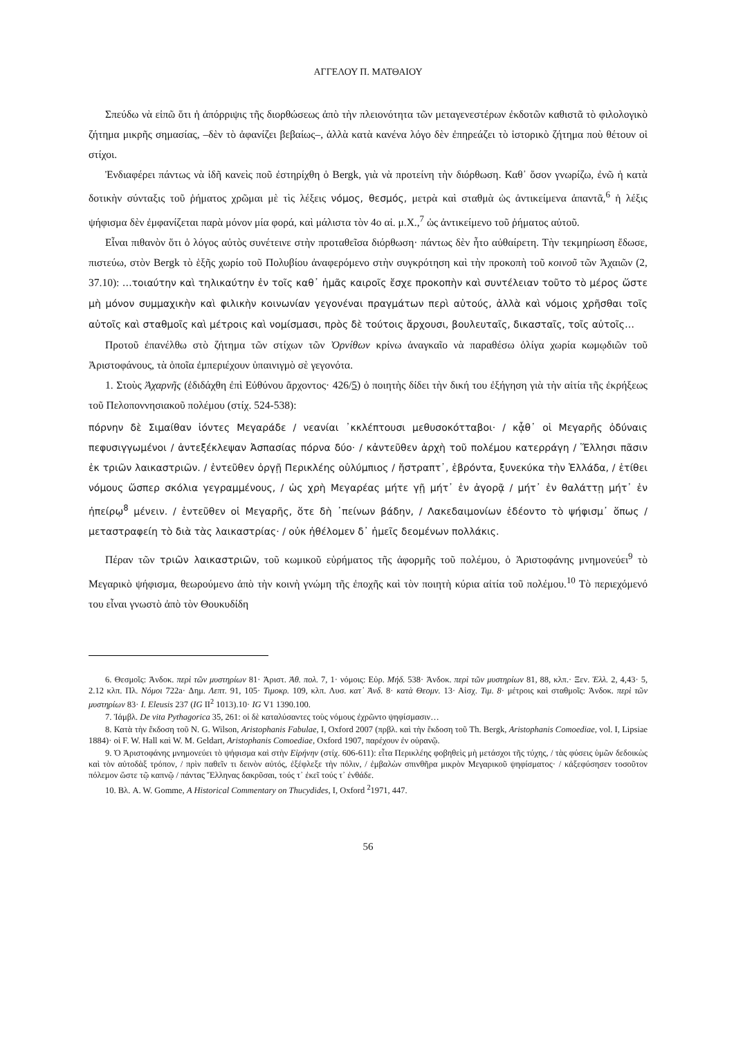ΑΓΓΕΛΟΥ Π. ΜΑΤΘΑΙΟΥ
Σπεύδω νὰ εἰπῶ ὅτι ἡ ἀπόρριψις τῆς διορθώσεως ἀπὸ τὴν πλειονότητα τῶν μεταγενεστέρων ἐκδοτῶν καθιστᾶ τὸ φιλολογικὸ ζήτημα μικρῆς σημασίας, –δὲν τὸ ἀφανίζει βεβαίως–, ἀλλὰ κατὰ κανένα λόγο δὲν ἐπηρεάζει τὸ ἱστορικὸ ζήτημα ποὺ θέτουν οἱ στίχοι.
Ἐνδιαφέρει πάντως νὰ ἰδῆ κανεὶς ποῦ ἐστηρίχθη ὁ Bergk, γιὰ νὰ προτείνη τὴν διόρθωση. Καθ᾽ ὅσον γνωρίζω, ἐνῶ ἡ κατὰ δοτικὴν σύνταξις τοῦ ῥήματος χρῶμαι μὲ τὶς λέξεις νόμος, θεσμός, μετρὰ καὶ σταθμὰ ὡς ἀντικείμενα ἀπαντᾶ,<sup>6</sup> ἡ λέξις ψήφισμα δὲν ἐμφανίζεται παρὰ μόνον μία φορά, καὶ μάλιστα τὸν 4ο αἰ. μ.Χ.,<sup>7</sup> ὡς ἀντικείμενο τοῦ ῥήματος αὐτοῦ.
Εἶναι πιθανὸν ὅτι ὁ λόγος αὐτὸς συνέτεινε στὴν προταθεῖσα διόρθωση· πάντως δὲν ἦτο αὐθαίρετη. Τὴν τεκμηρίωση ἔδωσε, πιστεύω, στὸν Bergk τὸ ἑξῆς χωρίο τοῦ Πολυβίου ἀναφερόμενο στὴν συγκρότηση καὶ τὴν προκοπὴ τοῦ κοινοῦ τῶν Ἀχαιῶν (2, 37.10): …τοιαύτην καὶ τηλικαύτην ἐν τοῖς καθ᾽ ἡμᾶς καιροῖς ἔσχε προκοπὴν καὶ συντέλειαν τοῦτο τὸ μέρος ὥστε μὴ μόνον συμμαχικὴν καὶ φιλικὴν κοινωνίαν γεγονέναι πραγμάτων περὶ αὐτούς, ἀλλὰ καὶ νόμοις χρῆσθαι τοῖς αὐτοῖς καὶ σταθμοῖς καὶ μέτροις καὶ νομίσμασι, πρὸς δὲ τούτοις ἄρχουσι, βουλευταῖς, δικασταῖς, τοῖς αὐτοῖς…
Προτοῦ ἐπανέλθω στὸ ζήτημα τῶν στίχων τῶν Ὀρνίθων κρίνω ἀναγκαῖο νὰ παραθέσω ὀλίγα χωρία κωμῳδιῶν τοῦ Ἀριστοφάνους, τὰ ὁποῖα ἐμπεριέχουν ὑπαινιγμὸ σὲ γεγονότα.
1. Στοὺς Ἀχαρνῆς (ἐδιδάχθη ἐπὶ Εὐθύνου ἄρχοντος· 426/5) ὁ ποιητὴς δίδει τὴν δική του ἐξήγηση γιὰ τὴν αἰτία τῆς ἐκρήξεως τοῦ Πελοποννησιακοῦ πολέμου (στίχ. 524-538):
πόρνην δὲ Σιμαίθαν ἰόντες Μεγαράδε / νεανίαι ᾽κκλέπτουσι μεθυσοκότταβοι· / κᾆθ᾽ οἱ Μεγαρῆς ὀδύναις πεφυσιγγωμένοι / ἀντεξέκλεψαν Ἀσπασίας πόρνα δύο· / κἀντεῦθεν ἀρχὴ τοῦ πολέμου κατερράγη / Ἕλλησι πᾶσιν ἐκ τριῶν λαικαστριῶν. / ἐντεῦθεν ὀργῇ Περικλέης οὑλύμπιος / ἤστραπτ᾽, ἐβρόντα, ξυνεκύκα τὴν Ἑλλάδα, / ἐτίθει νόμους ὥσπερ σκόλια γεγραμμένους, / ὡς χρὴ Μεγαρέας μήτε γῇ μήτ᾽ ἐν ἀγορᾷ / μήτ᾽ ἐν θαλάττῃ μήτ᾽ ἐν ἠπείρῳ<sup>8</sup> μένειν. / ἐντεῦθεν οἱ Μεγαρῆς, ὅτε δὴ ᾽πείνων βάδην, / Λακεδαιμονίων ἐδέοντο τὸ ψήφισμ᾽ ὅπως / μεταστραφείη τὸ διὰ τὰς λαικαστρίας· / οὐκ ἠθέλομεν δ᾽ ἡμεῖς δεομένων πολλάκις.
Πέραν τῶν τριῶν λαικαστριῶν, τοῦ κωμικοῦ εὑρήματος τῆς ἀφορμῆς τοῦ πολέμου, ὁ Ἀριστοφάνης μνημονεύει<sup>9</sup> τὸ Μεγαρικὸ ψήφισμα, θεωρούμενο ἀπὸ τὴν κοινὴ γνώμη τῆς ἐποχῆς καὶ τὸν ποιητὴ κύρια αἰτία τοῦ πολέμου.<sup>10</sup> Τὸ περιεχόμενό του εἶναι γνωστὸ ἀπὸ τὸν Θουκυδίδη
6. Θεσμοῖς: Ἀνδοκ. περὶ τῶν μυστηρίων 81· Ἀριστ. Ἀθ. πολ. 7, 1· νόμοις: Εὐρ. Μήδ. 538· Ἀνδοκ. περὶ τῶν μυστηρίων 81, 88, κλπ.· Ξεν. Ἑλλ. 2, 4,43· 5, 2.12 κλπ. Πλ. Νόμοι 722a· Δημ. Λεπτ. 91, 105· Τιμοκρ. 109, κλπ. Λυσ. κατ᾽ Ἀνδ. 8· κατὰ Θεομν. 13· Αἰσχ. Τιμ. 8· μέτροις καὶ σταθμοῖς: Ἀνδοκ. περὶ τῶν μυστηρίων 83· I. Eleusis 237 (IG II<sup>2</sup> 1013).10· IG V1 1390.100.
7. Ἰάμβλ. De vita Pythagorica 35, 261: οἱ δὲ καταλύσαντες τοὺς νόμους ἐχρῶντο ψηφίσμασιν…
8. Κατὰ τὴν ἔκδοση τοῦ N. G. Wilson, Aristophanis Fabulae, I, Oxford 2007 (πρβλ. καὶ τὴν ἔκδοση τοῦ Th. Bergk, Aristophanis Comoediae, vol. I, Lipsiae 1884)· οἱ F. W. Hall καὶ W. M. Geldart, Aristophanis Comoediae, Oxford 1907, παρέχουν ἐν οὐρανῷ.
9. Ὁ Ἀριστοφάνης μνημονεύει τὸ ψήφισμα καὶ στὴν Εἰρήνην (στίχ. 606-611): εἶτα Περικλέης φοβηθεὶς μὴ μετάσχοι τῆς τύχης, / τὰς φύσεις ὑμῶν δεδοικὼς καὶ τὸν αὐτοδὰξ τρόπον, / πρὶν παθεῖν τι δεινὸν αὐτός, ἐξέφλεξε τὴν πόλιν, / ἐμβαλὼν σπινθῆρα μικρὸν Μεγαρικοῦ ψηφίσματος· / κἀξεφύσησεν τοσοῦτον πόλεμον ὥστε τῷ καπνῷ / πάντας Ἕλληνας δακρῦσαι, τούς τ᾽ ἐκεῖ τούς τ᾽ ἐνθάδε.
10. Βλ. A. W. Gomme, A Historical Commentary on Thucydides, I, Oxford <sup>2</sup>1971, 447.
56